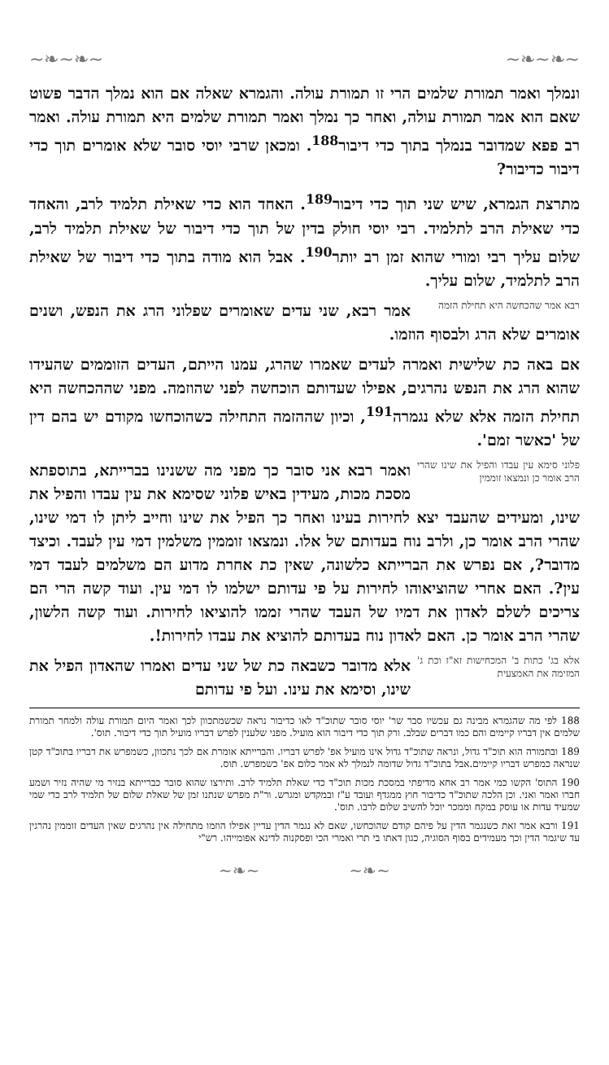~❧~❧~ ~❧~❧~
ונמלך ואמר תמורת שלמים הרי זו תמורת עולה. והגמרא שאלה אם הוא נמלך הדבר פשוט שאם הוא אמר תמורת עולה, ואחר כך נמלך ואמר תמורת שלמים היא תמורת עולה. ואמר רב פפא שמדובר בנמלך בתוך כדי דיבור<sup>188</sup>. ומכאן שרבי יוסי סובר שלא אומרים תוך כדי דיבור כדיבור?
מתרצת הגמרא, שיש שני תוך כדי דיבור<sup>189</sup>. האחד הוא כדי שאילת תלמיד לרב, והאחד כדי שאילת הרב לתלמיד. רבי יוסי חולק בדין של תוך כדי דיבור של שאילת תלמיד לרב, שלום עליך רבי ומורי שהוא זמן רב יותר<sup>190</sup>. אבל הוא מודה בתוך כדי דיבור של שאילת הרב לתלמיד, שלום עליך.
רבא אמר שהכחשה היא תחילת הזמה אמר רבא, שני עדים שאומרים שפלוני הרג את הנפש, ושנים אומרים שלא הרג ולבסוף הוזמו.
אם באה כת שלישית ואמרה לעדים שאמרו שהרג, עמנו הייתם, העדים הזוממים שהעידו שהוא הרג את הנפש נהרגים, אפילו שעדותם הוכחשה לפני שהוזמה. מפני שההכחשה היא תחילת הזמה אלא שלא נגמרה<sup>191</sup>, וכיון שההזמה התחילה כשהוכחשו מקודם יש בהם דין של 'כאשר זמם'.
פלוני סימא עין עבדו והפיל את שינו שהרי הרב אומר כן ונמצאו זוממין ואמר רבא אני סובר כך מפני מה ששנינו בברייתא, בתוספתא מסכת מכות, מעידין באיש פלוני שסימא את עין עבדו והפיל את שינו, ומעידים שהעבד יצא לחירות בעינו ואחר כך הפיל את שינו וחייב ליתן לו דמי שינו, שהרי הרב אומר כן, ולרב נוח בעדותם של אלו. ונמצאו זוממין משלמין דמי עין לעבד. וכיצד מדובר?, אם נפרש את הברייתא כלשונה, שאין כת אחרת מדוע הם משלמים לעבד דמי עין?. האם אחרי שהוציאוהו לחירות על פי עדותם ישלמו לו דמי עין. ועוד קשה הרי הם צריכים לשלם לאדון את דמיו של העבד שהרי זממו להוציאו לחירות. ועוד קשה הלשון, שהרי הרב אומר כן. האם לאדון נוח בעדותם להוציא את עבדו לחירות!.
אלא בג' כתות ב' המכחישות זא"ז וכת ג' המזימה את האמצעית אלא מדובר כשבאה כת של שני עדים ואמרו שהאדון הפיל את שינו, וסימא את עינו. ועל פי עדותם
188 לפי מה שהגמרא מבינה גם עכשיו סבר שר' יוסי סובר שתוכ"ד לאו כדיבור נראה שכשמתכוון לכך ואמר היום תמורת עולה ולמחר תמורת שלמים אין דבריו קיימים והם כמו דברים שבלב. ורק תוך כדי דיבור הוא מועיל. מפני שלענין לפרש דבריו מועיל תוך כדי דיבור. תוס'.
189 ובתמורה הוא תוכ"ד גדול, ונראה שתוכ"ד גדול אינו מועיל אפ' לפרש דבריו. והברייתא אומרת אם לכך נתכוון, כשמפרש את דבריו בתוכ"ד קטן שנראה כמפרש דבריו קיימים.אבל בתוכ"ד גדול שדומה לנמלך לא אמר כלום אפ' כשמפרש. תוס.
190 התוס' הקשו כמי אמר רב אחא מדיפתי במסכת מכות תוכ"ד כדי שאלת תלמיד לרב. ותירצו שהוא סובר כברייתא בנזיר מי שהיה נזיר ושמע חברו ואמר ואני. וכן הלכה שתוכ"ד כדיבור חוץ ממגדף ועובד ע"ז ובמקדש ומגרש. ור"ת מפרש שנתנו זמן של שאלת שלום של תלמיד לרב כדי שמי שמעיד עדות או עוסק במקח וממכר יוכל להשיב שלום לרבו. תוס'.
191 ורבא אמר זאת כשנגמר הדין על פיהם קודם שהוכחשו, שאם לא נגמר הדין עדיין אפילו הוזמו מתחילה אין נהרגים שאין העדים זוממין נהרגין עד שיגמר הדין וכך מעמידים בסוף הסוגיה, כגון דאתו בי תרי ואמרי הכי ופסקנוה לדינא אפומייהו. רש"י
~❧~ ~❧~